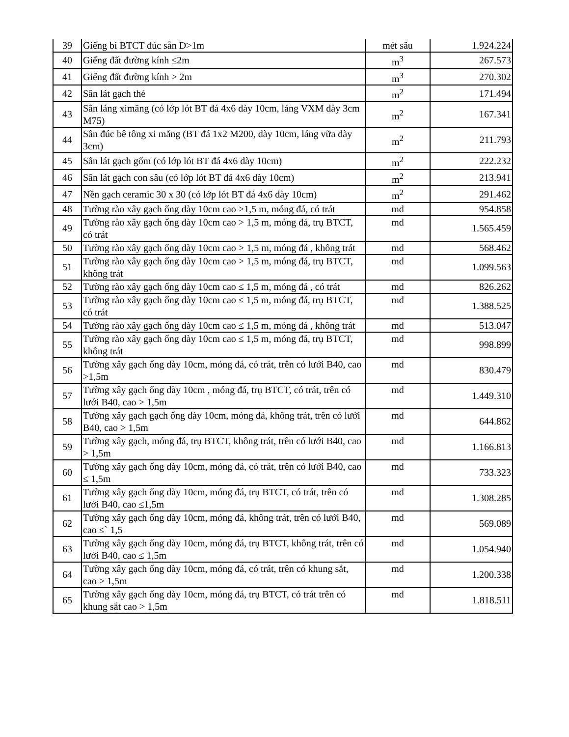| 39 | Giếng bi BTCT đúc sẵn D>1m | mét sâu | 1.924.224 |
| 40 | Giếng đất đường kính ≤2m | m<sup>3</sup> | 267.573 |
| 41 | Giếng đất đường kính > 2m | m<sup>3</sup> | 270.302 |
| 42 | Sân lát gạch thẻ | m<sup>2</sup> | 171.494 |
| 43 | Sân láng ximăng (có lớp lót BT đá 4x6 dày 10cm, láng VXM dày 3cm M75) | m<sup>2</sup> | 167.341 |
| 44 | Sân đúc bê tông xi măng (BT đá 1x2 M200, dày 10cm, láng vữa dày 3cm) | m<sup>2</sup> | 211.793 |
| 45 | Sân lát gạch gốm (có lớp lót BT đá 4x6 dày 10cm) | m<sup>2</sup> | 222.232 |
| 46 | Sân lát gạch con sâu (có lớp lót BT đá 4x6 dày 10cm) | m<sup>2</sup> | 213.941 |
| 47 | Nền gạch ceramic 30 x 30 (có lớp lót BT đá 4x6 dày 10cm) | m<sup>2</sup> | 291.462 |
| 48 | Tường rào xây gạch ống dày 10cm cao >1,5 m, móng đá, có trát | md | 954.858 |
| 49 | Tường rào xây gạch ống dày 10cm cao > 1,5 m, móng đá, trụ BTCT, có trát | md | 1.565.459 |
| 50 | Tường rào xây gạch ống dày 10cm cao > 1,5 m, móng đá , không trát | md | 568.462 |
| 51 | Tường rào xây gạch ống dày 10cm cao > 1,5 m, móng đá, trụ BTCT, không trát | md | 1.099.563 |
| 52 | Tường rào xây gạch ống dày 10cm cao ≤ 1,5 m, móng đá , có trát | md | 826.262 |
| 53 | Tường rào xây gạch ống dày 10cm cao ≤ 1,5 m, móng đá, trụ BTCT, có trát | md | 1.388.525 |
| 54 | Tường rào xây gạch ống dày 10cm cao ≤ 1,5 m, móng đá , không trát | md | 513.047 |
| 55 | Tường rào xây gạch ống dày 10cm cao ≤ 1,5 m, móng đá, trụ BTCT, không trát | md | 998.899 |
| 56 | Tường xây gạch ống dày 10cm, móng đá, có trát, trên có lưới B40, cao >1,5m | md | 830.479 |
| 57 | Tường xây gạch ống dày 10cm , móng đá, trụ BTCT, có trát, trên có lưới B40, cao > 1,5m | md | 1.449.310 |
| 58 | Tường xây gạch gạch ống dày 10cm, móng đá, không trát, trên có lưới B40, cao > 1,5m | md | 644.862 |
| 59 | Tường xây gạch, móng đá, trụ BTCT, không trát, trên có lưới B40, cao > 1,5m | md | 1.166.813 |
| 60 | Tường xây gạch ống dày 10cm, móng đá, có trát, trên có lưới B40, cao ≤ 1,5m | md | 733.323 |
| 61 | Tường xây gạch ống dày 10cm, móng đá, trụ BTCT, có trát, trên có lưới B40, cao ≤1,5m | md | 1.308.285 |
| 62 | Tường xây gạch ống dày 10cm, móng đá, không trát, trên có lưới B40, cao ≤` 1,5 | md | 569.089 |
| 63 | Tường xây gạch ống dày 10cm, móng đá, trụ BTCT, không trát, trên có lưới B40, cao ≤ 1,5m | md | 1.054.940 |
| 64 | Tường xây gạch ống dày 10cm, móng đá, có trát, trên có khung sắt, cao > 1,5m | md | 1.200.338 |
| 65 | Tường xây gạch ống dày 10cm, móng đá, trụ BTCT, có trát trên có khung sắt cao > 1,5m | md | 1.818.511 |